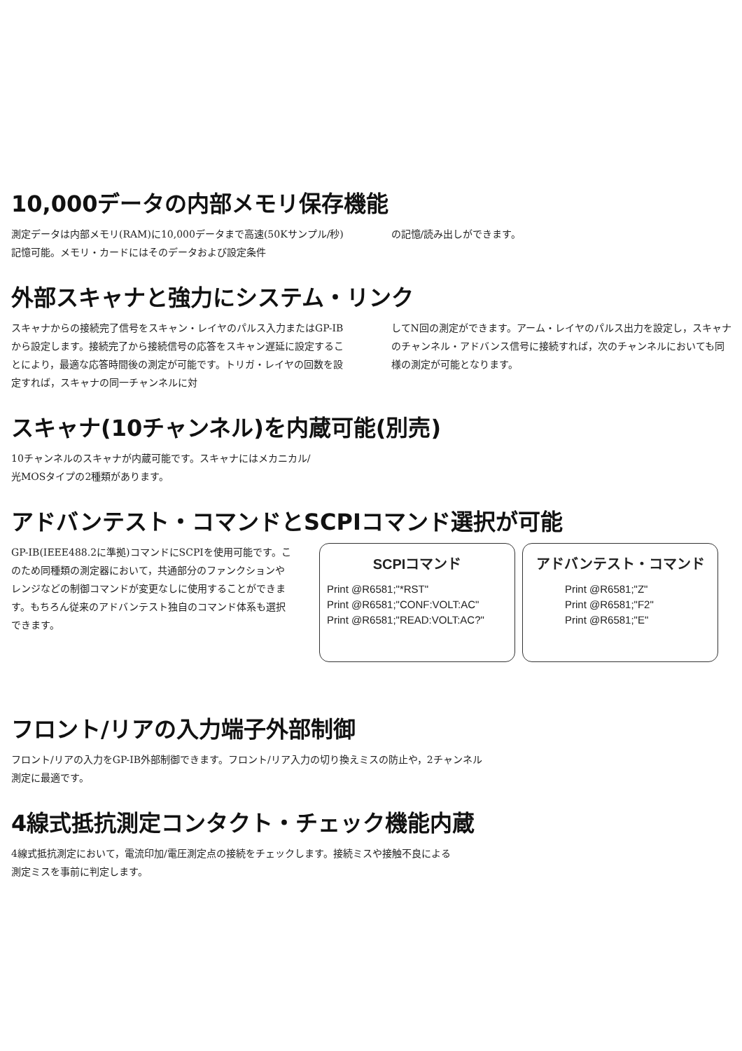10,000データの内部メモリ保存機能
測定データは内部メモリ(RAM)に10,000データまで高速(50Kサンプル/秒)記憶可能。メモリ・カードにはそのデータおよび設定条件
の記憶/読み出しができます。
外部スキャナと強力にシステム・リンク
スキャナからの接続完了信号をスキャン・レイヤのパルス入力またはGP-IBから設定します。接続完了から接続信号の応答をスキャン遅延に設定することにより，最適な応答時間後の測定が可能です。トリガ・レイヤの回数を設定すれば，スキャナの同一チャンネルに対
してN回の測定ができます。アーム・レイヤのパルス出力を設定し，スキャナのチャンネル・アドバンス信号に接続すれば，次のチャンネルにおいても同様の測定が可能となります。
スキャナ(10チャンネル)を内蔵可能(別売)
10チャンネルのスキャナが内蔵可能です。スキャナにはメカニカル/
光MOSタイプの2種類があります。
アドバンテスト・コマンドとSCPIコマンド選択が可能
GP-IB(IEEE488.2に準拠)コマンドにSCPIを使用可能です。このため同種類の測定器において，共通部分のファンクションやレンジなどの制御コマンドが変更なしに使用することができます。もちろん従来のアドバンテスト独自のコマンド体系も選択できます。
SCPIコマンド
Print @R6581;"*RST"
Print @R6581;"CONF:VOLT:AC"
Print @R6581;"READ:VOLT:AC?"
アドバンテスト・コマンド
Print @R6581;"Z"
Print @R6581;"F2"
Print @R6581;"E"
フロント/リアの入力端子外部制御
フロント/リアの入力をGP-IB外部制御できます。フロント/リア入力の切り換えミスの防止や，2チャンネル
測定に最適です。
4線式抵抗測定コンタクト・チェック機能内蔵
4線式抵抗測定において，電流印加/電圧測定点の接続をチェックします。接続ミスや接触不良による
測定ミスを事前に判定します。